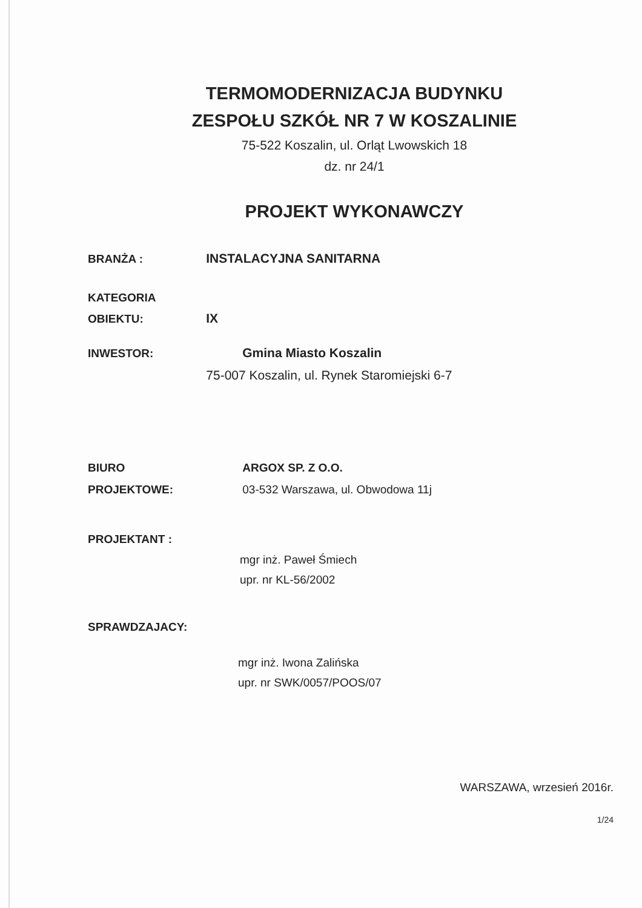TERMOMODERNIZACJA BUDYNKU
ZESPOŁU SZKÓŁ NR 7 W KOSZALINIE
75-522 Koszalin, ul. Orląt Lwowskich 18
dz. nr 24/1
PROJEKT WYKONAWCZY
BRANŻA : INSTALACYJNA SANITARNA
KATEGORIA
OBIEKTU: IX
INWESTOR: Gmina Miasto Koszalin
75-007 Koszalin, ul. Rynek Staromiejski 6-7
BIURO ARGOX SP. Z O.O.
PROJEKTOWE: 03-532 Warszawa, ul. Obwodowa 11j
PROJEKTANT :
mgr inż. Paweł Śmiech
upr. nr KL-56/2002
SPRAWDZAJACY:
mgr inż. Iwona Zalińska
upr. nr SWK/0057/POOS/07
WARSZAWA, wrzesień 2016r.
1/24